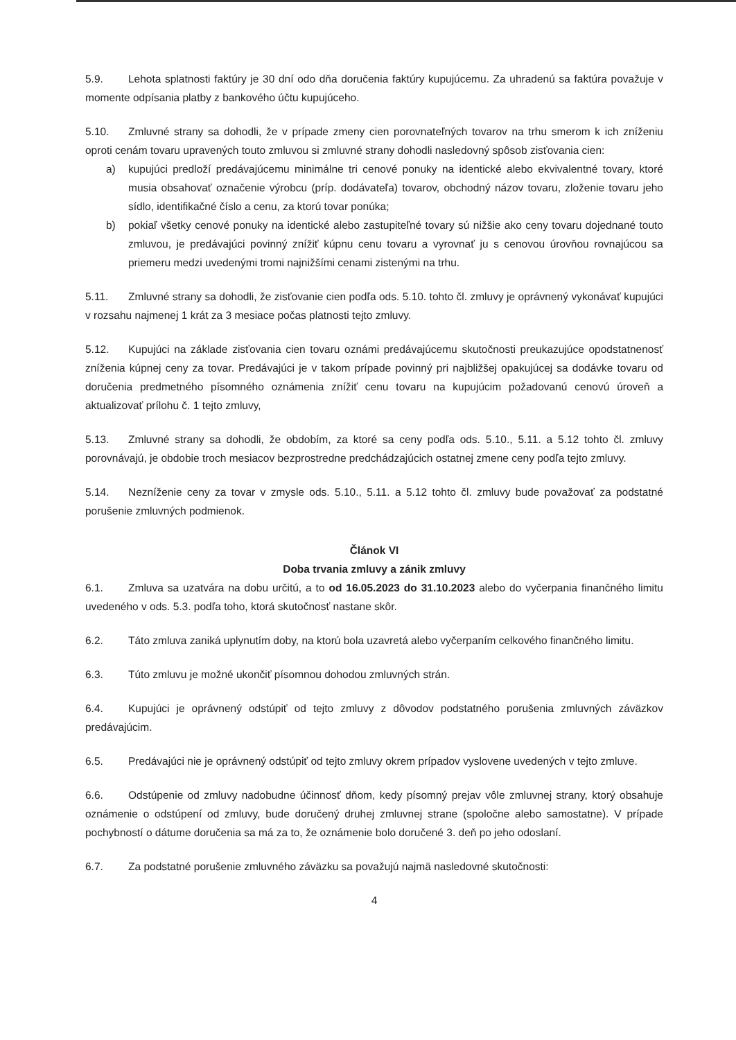5.9. Lehota splatnosti faktúry je 30 dní odo dňa doručenia faktúry kupujúcemu. Za uhradenú sa faktúra považuje v momente odpísania platby z bankového účtu kupujúceho.
5.10. Zmluvné strany sa dohodli, že v prípade zmeny cien porovnateľných tovarov na trhu smerom k ich zníženiu oproti cenám tovaru upravených touto zmluvou si zmluvné strany dohodli nasledovný spôsob zisťovania cien:
a) kupujúci predloží predávajúcemu minimálne tri cenové ponuky na identické alebo ekvivalentné tovary, ktoré musia obsahovať označenie výrobcu (príp. dodávateľa) tovarov, obchodný názov tovaru, zloženie tovaru jeho sídlo, identifikačné číslo a cenu, za ktorú tovar ponúka;
b) pokiaľ všetky cenové ponuky na identické alebo zastupiteľné tovary sú nižšie ako ceny tovaru dojednané touto zmluvou, je predávajúci povinný znížiť kúpnu cenu tovaru a vyrovnať ju s cenovou úrovňou rovnajúcou sa priemeru medzi uvedenými tromi najnižšími cenami zistenými na trhu.
5.11. Zmluvné strany sa dohodli, že zisťovanie cien podľa ods. 5.10. tohto čl. zmluvy je oprávnený vykonávať kupujúci v rozsahu najmenej 1 krát za 3 mesiace počas platnosti tejto zmluvy.
5.12. Kupujúci na základe zisťovania cien tovaru oznámi predávajúcemu skutočnosti preukazujúce opodstatnenosť zníženia kúpnej ceny za tovar. Predávajúci je v takom prípade povinný pri najbližšej opakujúcej sa dodávke tovaru od doručenia predmetného písomného oznámenia znížiť cenu tovaru na kupujúcim požadovanú cenovú úroveň a aktualizovať prílohu č. 1 tejto zmluvy,
5.13. Zmluvné strany sa dohodli, že obdobím, za ktoré sa ceny podľa ods. 5.10., 5.11. a 5.12 tohto čl. zmluvy porovnávajú, je obdobie troch mesiacov bezprostredne predchádzajúcich ostatnej zmene ceny podľa tejto zmluvy.
5.14. Nezníženie ceny za tovar v zmysle ods. 5.10., 5.11. a 5.12 tohto čl. zmluvy bude považovať za podstatné porušenie zmluvných podmienok.
Článok VI
Doba trvania zmluvy a zánik zmluvy
6.1. Zmluva sa uzatvára na dobu určitú, a to od 16.05.2023 do 31.10.2023 alebo do vyčerpania finančného limitu uvedeného v ods. 5.3. podľa toho, ktorá skutočnosť nastane skôr.
6.2. Táto zmluva zaniká uplynutím doby, na ktorú bola uzavretá alebo vyčerpaním celkového finančného limitu.
6.3. Túto zmluvu je možné ukončiť písomnou dohodou zmluvných strán.
6.4. Kupujúci je oprávnený odstúpiť od tejto zmluvy z dôvodov podstatného porušenia zmluvných záväzkov predávajúcim.
6.5. Predávajúci nie je oprávnený odstúpiť od tejto zmluvy okrem prípadov vyslovene uvedených v tejto zmluve.
6.6. Odstúpenie od zmluvy nadobudne účinnosť dňom, kedy písomný prejav vôle zmluvnej strany, ktorý obsahuje oznámenie o odstúpení od zmluvy, bude doručený druhej zmluvnej strane (spoločne alebo samostatne). V prípade pochybností o dátume doručenia sa má za to, že oznámenie bolo doručené 3. deň po jeho odoslaní.
6.7. Za podstatné porušenie zmluvného záväzku sa považujú najmä nasledovné skutočnosti:
4